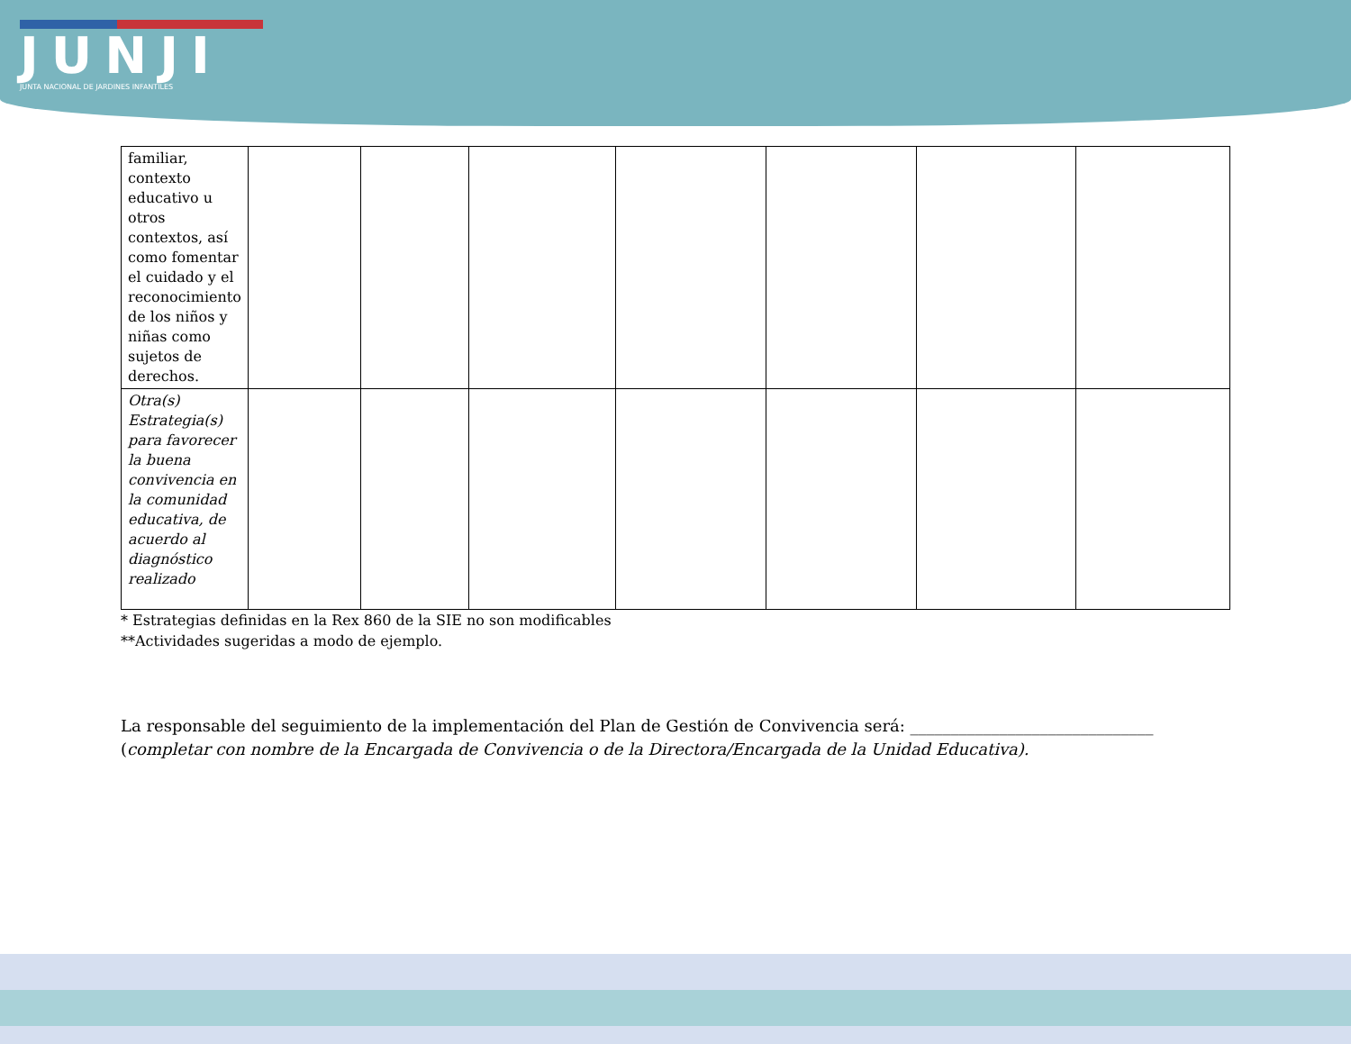JUNJI
JUNTA NACIONAL DE JARDINES INFANTILES
| familiar, contexto educativo u otros contextos, así como fomentar el cuidado y el reconocimiento de los niños y niñas como sujetos de derechos. | | | | | | | |
| Otra(s) Estrategia(s) para favorecer la buena convivencia en la comunidad educativa, de acuerdo al diagnóstico realizado | | | | | | | |
* Estrategias definidas en la Rex 860 de la SIE no son modificables
**Actividades sugeridas a modo de ejemplo.
La responsable del seguimiento de la implementación del Plan de Gestión de Convivencia será: ______________________________ (completar con nombre de la Encargada de Convivencia o de la Directora/Encargada de la Unidad Educativa).